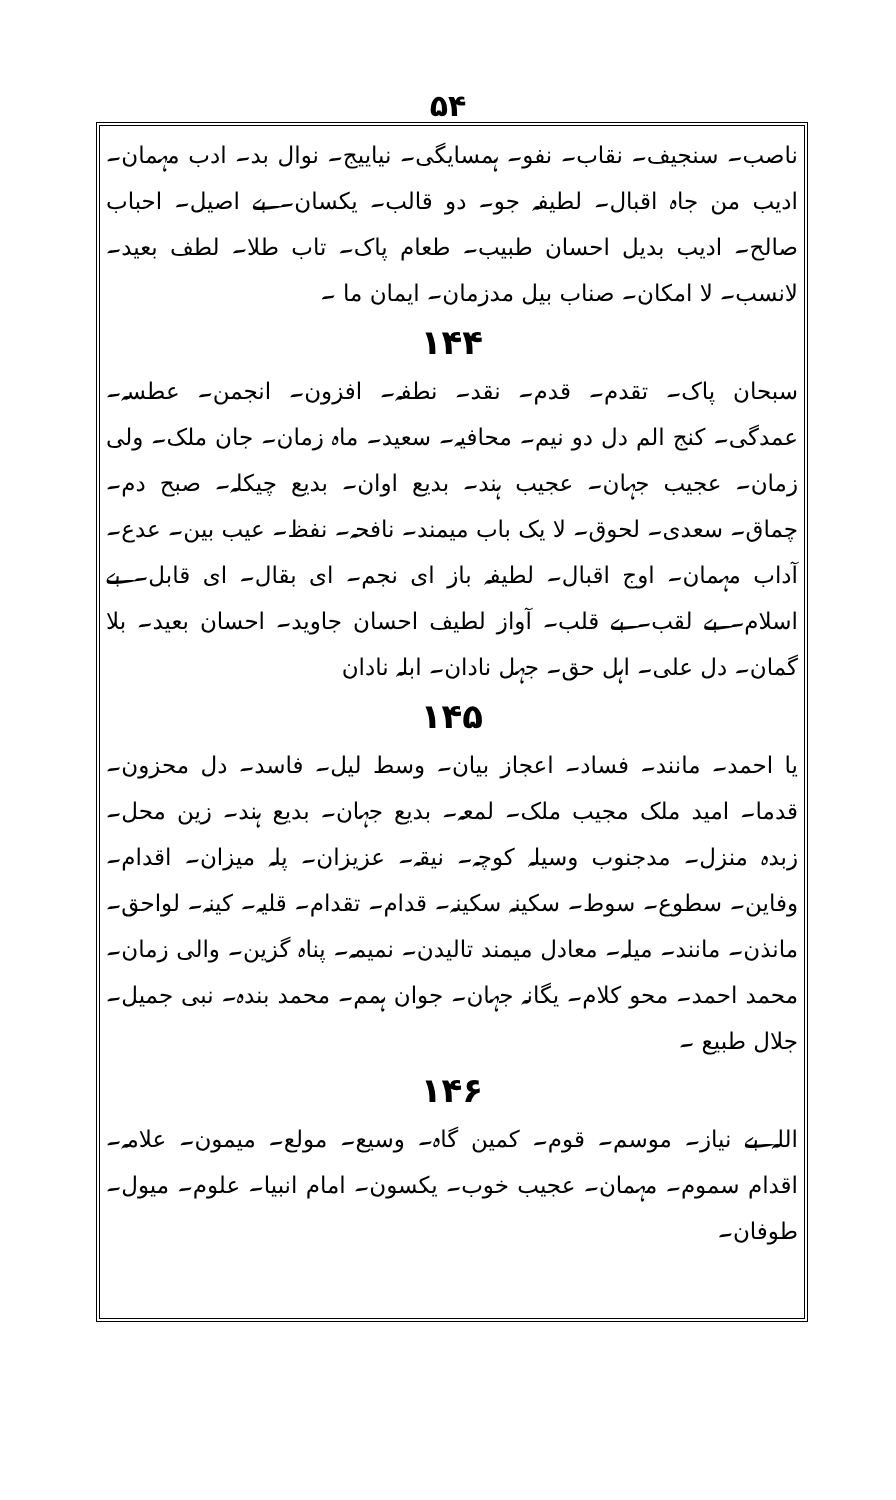۵۴
ناصب۔ سنجیف۔ نقاب۔ نفو۔ ہمسایگی۔ نیاییج۔ نوال بد۔ ادب مہمان۔ ادیب من جاہ اقبال۔ لطیفہ جو۔ دو قالب۔ یکسان۔ بے اصیل۔ احباب صالح۔ ادیب بدیل احسان طبیب۔ طعام پاک۔ تاب طلا۔ لطف بعید۔ لانسب۔ لا امکان۔ صناب بیل مدزمان۔ ایمان ما ۔
۱۴۴
سبحان پاک۔ تقدم۔ قدم۔ نقد۔ نطفہ۔ افزون۔ انجمن۔ عطسہ۔ عمدگی۔ کنج الم دل دو نیم۔ محافیہ۔ سعید۔ ماہ زمان۔ جان ملک۔ ولی زمان۔ عجیب جہان۔ عجیب ہند۔ بدیع اوان۔ بدیع چیکلہ۔ صبح دم۔ چماق۔ سعدی۔ لحوق۔ لا یک باب میمند۔ نافحہ۔ نفظ۔ عیب بین۔ عدع۔ آداب مہمان۔ اوج اقبال۔ لطیفہ باز ای نجم۔ ای بقال۔ ای قابل۔ بے اسلام۔ بے لقب۔ بے قلب۔ آواز لطیف احسان جاوید۔ احسان بعید۔ بلا گمان۔ دل علی۔ اہل حق۔ جہل نادان۔ ابلہ نادان
۱۴۵
یا احمد۔ مانند۔ فساد۔ اعجاز بیان۔ وسط لیل۔ فاسد۔ دل محزون۔ قدما۔ امید ملک مجیب ملک۔ لمعہ۔ بدیع جہان۔ بدیع ہند۔ زین محل۔ زبدہ منزل۔ مدجنوب وسیلہ کوچہ۔ نیقہ۔ عزیزان۔ پلہ میزان۔ اقدام۔ وفاین۔ سطوع۔ سوط۔ سکینہ سکینہ۔ قدام۔ تقدام۔ قلیہ۔ کینہ۔ لواحق۔ مانذن۔ مانند۔ میلہ۔ معادل میمند تالیدن۔ نمیمہ۔ پناہ گزین۔ والی زمان۔ محمد احمد۔ محو کلام۔ یگانہ جہان۔ جوان ہمم۔ محمد بندہ۔ نبی جمیل۔ جلال طبیع ۔
۱۴۶
اللہ بے نیاز۔ موسم۔ قوم۔ کمین گاہ۔ وسیع۔ مولع۔ میمون۔ علامہ۔ اقدام سموم۔ مہمان۔ عجیب خوب۔ یکسون۔ امام انبیا۔ علوم۔ میول۔ طوفان۔